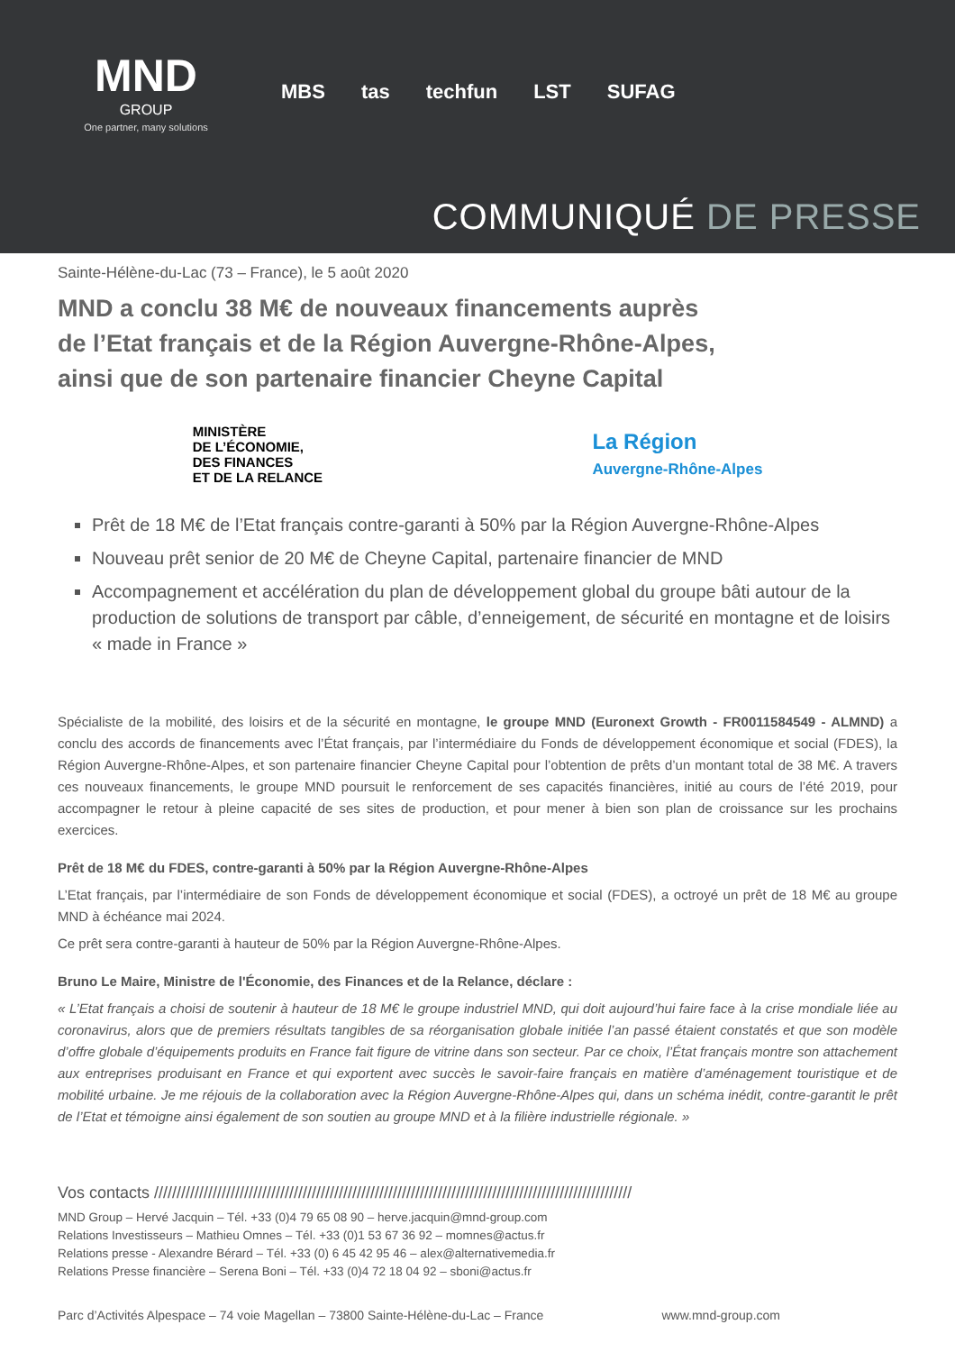MND
GROUP
One partner, many solutions
MBS tas techfun LST SUFAG
COMMUNIQUÉ DE PRESSE
Sainte-Hélène-du-Lac (73 – France), le 5 août 2020
MND a conclu 38 M€ de nouveaux financements auprès
de l’Etat français et de la Région Auvergne-Rhône-Alpes,
ainsi que de son partenaire financier Cheyne Capital
MINISTÈRE
DE L’ÉCONOMIE,
DES FINANCES
ET DE LA RELANCE
La Région
Auvergne-Rhône-Alpes
Prêt de 18 M€ de l’Etat français contre-garanti à 50% par la Région Auvergne-Rhône-Alpes
Nouveau prêt senior de 20 M€ de Cheyne Capital, partenaire financier de MND
Accompagnement et accélération du plan de développement global du groupe bâti autour de la production de solutions de transport par câble, d’enneigement, de sécurité en montagne et de loisirs « made in France »
Spécialiste de la mobilité, des loisirs et de la sécurité en montagne, le groupe MND (Euronext Growth - FR0011584549 - ALMND) a conclu des accords de financements avec l’État français, par l’intermédiaire du Fonds de développement économique et social (FDES), la Région Auvergne-Rhône-Alpes, et son partenaire financier Cheyne Capital pour l’obtention de prêts d’un montant total de 38 M€. A travers ces nouveaux financements, le groupe MND poursuit le renforcement de ses capacités financières, initié au cours de l’été 2019, pour accompagner le retour à pleine capacité de ses sites de production, et pour mener à bien son plan de croissance sur les prochains exercices.
Prêt de 18 M€ du FDES, contre-garanti à 50% par la Région Auvergne-Rhône-Alpes
L’Etat français, par l’intermédiaire de son Fonds de développement économique et social (FDES), a octroyé un prêt de 18 M€ au groupe MND à échéance mai 2024.
Ce prêt sera contre-garanti à hauteur de 50% par la Région Auvergne-Rhône-Alpes.
Bruno Le Maire, Ministre de l'Économie, des Finances et de la Relance, déclare :
« L’Etat français a choisi de soutenir à hauteur de 18 M€ le groupe industriel MND, qui doit aujourd’hui faire face à la crise mondiale liée au coronavirus, alors que de premiers résultats tangibles de sa réorganisation globale initiée l’an passé étaient constatés et que son modèle d’offre globale d’équipements produits en France fait figure de vitrine dans son secteur. Par ce choix, l’État français montre son attachement aux entreprises produisant en France et qui exportent avec succès le savoir-faire français en matière d’aménagement touristique et de mobilité urbaine. Je me réjouis de la collaboration avec la Région Auvergne-Rhône-Alpes qui, dans un schéma inédit, contre-garantit le prêt de l’Etat et témoigne ainsi également de son soutien au groupe MND et à la filière industrielle régionale. »
Vos contacts //////////////////////////////////////////////////////////////////////////////////////////////////////////
MND Group – Hervé Jacquin – Tél. +33 (0)4 79 65 08 90 – herve.jacquin@mnd-group.com
Relations Investisseurs – Mathieu Omnes – Tél. +33 (0)1 53 67 36 92 – momnes@actus.fr
Relations presse - Alexandre Bérard – Tél. +33 (0) 6 45 42 95 46 – alex@alternativemedia.fr
Relations Presse financière – Serena Boni – Tél. +33 (0)4 72 18 04 92 – sboni@actus.fr
Parc d’Activités Alpespace – 74 voie Magellan – 73800 Sainte-Hélène-du-Lac – France www.mnd-group.com